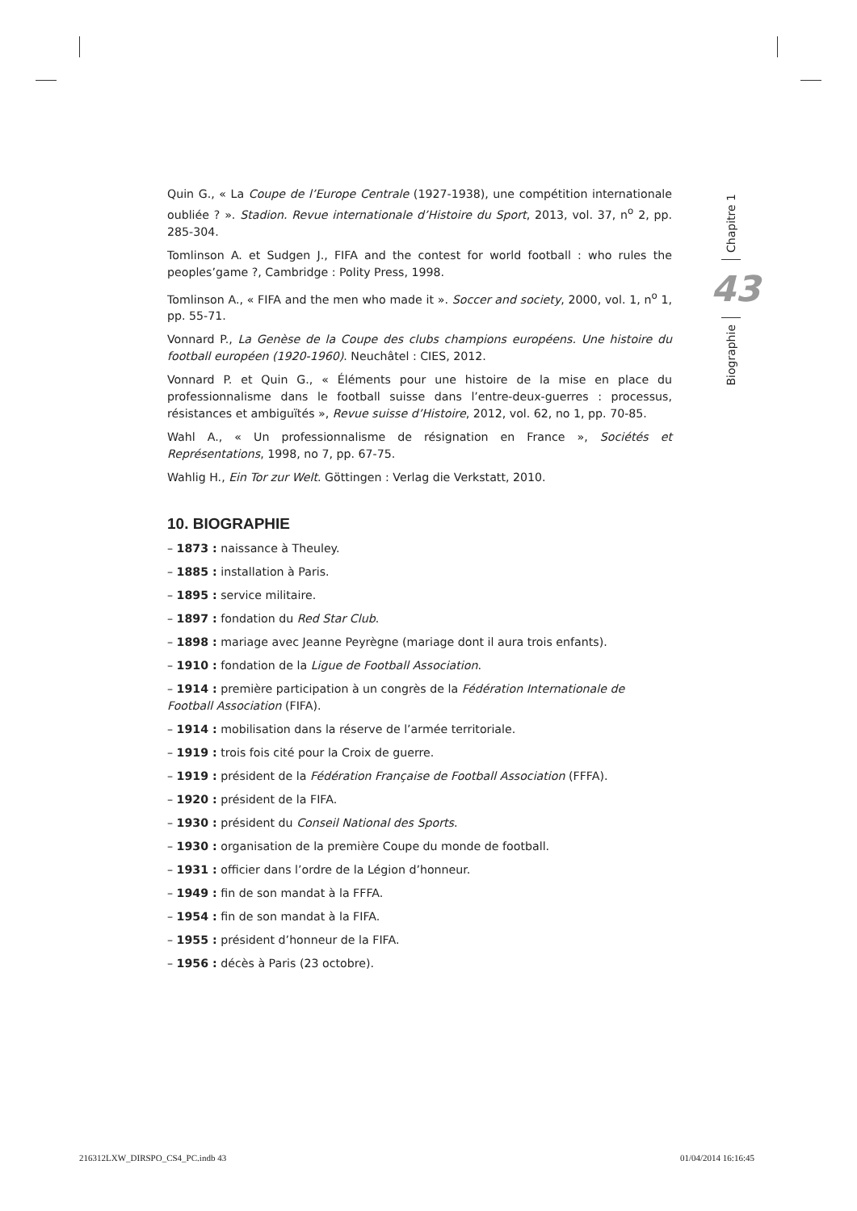Quin G., « La Coupe de l’Europe Centrale (1927-1938), une compétition internationale oubliée ? ». Stadion. Revue internationale d’Histoire du Sport, 2013, vol. 37, n<sup>o</sup> 2, pp. 285-304.
Tomlinson A. et Sudgen J., FIFA and the contest for world football : who rules the peoples’game ?, Cambridge : Polity Press, 1998.
Tomlinson A., « FIFA and the men who made it ». Soccer and society, 2000, vol. 1, n<sup>o</sup> 1, pp. 55-71.
Vonnard P., La Genèse de la Coupe des clubs champions européens. Une histoire du football européen (1920-1960). Neuchâtel : CIES, 2012.
Vonnard P. et Quin G., « Éléments pour une histoire de la mise en place du professionnalisme dans le football suisse dans l’entre-deux-guerres : processus, résistances et ambiguïtés », Revue suisse d’Histoire, 2012, vol. 62, no 1, pp. 70-85.
Wahl A., « Un professionnalisme de résignation en France », Sociétés et Représentations, 1998, no 7, pp. 67-75.
Wahlig H., Ein Tor zur Welt. Göttingen : Verlag die Verkstatt, 2010.
10. BIOGRAPHIE
– 1873 : naissance à Theuley.
– 1885 : installation à Paris.
– 1895 : service militaire.
– 1897 : fondation du Red Star Club.
– 1898 : mariage avec Jeanne Peyrègne (mariage dont il aura trois enfants).
– 1910 : fondation de la Ligue de Football Association.
– 1914 : première participation à un congrès de la Fédération Internationale de Football Association (FIFA).
– 1914 : mobilisation dans la réserve de l’armée territoriale.
– 1919 : trois fois cité pour la Croix de guerre.
– 1919 : président de la Fédération Française de Football Association (FFFA).
– 1920 : président de la FIFA.
– 1930 : président du Conseil National des Sports.
– 1930 : organisation de la première Coupe du monde de football.
– 1931 : officier dans l’ordre de la Légion d’honneur.
– 1949 : fin de son mandat à la FFFA.
– 1954 : fin de son mandat à la FIFA.
– 1955 : président d’honneur de la FIFA.
– 1956 : décès à Paris (23 octobre).
Chapitre 1
43
Biographie
216312LXW_DIRSPO_CS4_PC.indb 43
01/04/2014 16:16:45